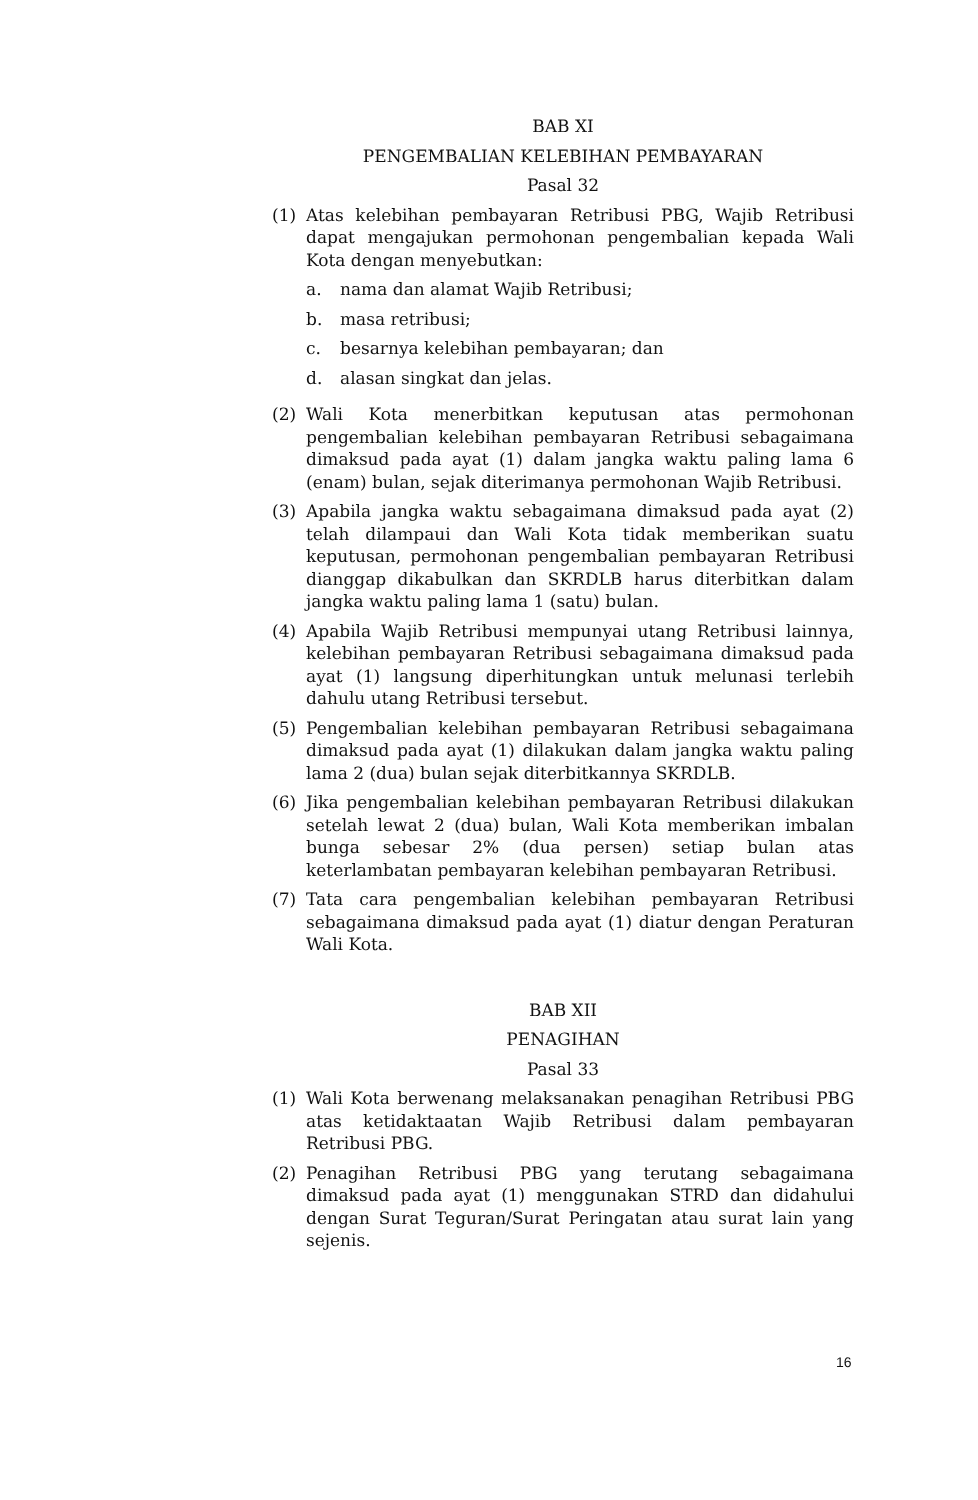BAB XI
PENGEMBALIAN KELEBIHAN PEMBAYARAN
Pasal 32
(1) Atas kelebihan pembayaran Retribusi PBG, Wajib Retribusi dapat mengajukan permohonan pengembalian kepada Wali Kota dengan menyebutkan:
a. nama dan alamat Wajib Retribusi;
b. masa retribusi;
c. besarnya kelebihan pembayaran; dan
d. alasan singkat dan jelas.
(2) Wali Kota menerbitkan keputusan atas permohonan pengembalian kelebihan pembayaran Retribusi sebagaimana dimaksud pada ayat (1) dalam jangka waktu paling lama 6 (enam) bulan, sejak diterimanya permohonan Wajib Retribusi.
(3) Apabila jangka waktu sebagaimana dimaksud pada ayat (2) telah dilampaui dan Wali Kota tidak memberikan suatu keputusan, permohonan pengembalian pembayaran Retribusi dianggap dikabulkan dan SKRDLB harus diterbitkan dalam jangka waktu paling lama 1 (satu) bulan.
(4) Apabila Wajib Retribusi mempunyai utang Retribusi lainnya, kelebihan pembayaran Retribusi sebagaimana dimaksud pada ayat (1) langsung diperhitungkan untuk melunasi terlebih dahulu utang Retribusi tersebut.
(5) Pengembalian kelebihan pembayaran Retribusi sebagaimana dimaksud pada ayat (1) dilakukan dalam jangka waktu paling lama 2 (dua) bulan sejak diterbitkannya SKRDLB.
(6) Jika pengembalian kelebihan pembayaran Retribusi dilakukan setelah lewat 2 (dua) bulan, Wali Kota memberikan imbalan bunga sebesar 2% (dua persen) setiap bulan atas keterlambatan pembayaran kelebihan pembayaran Retribusi.
(7) Tata cara pengembalian kelebihan pembayaran Retribusi sebagaimana dimaksud pada ayat (1) diatur dengan Peraturan Wali Kota.
BAB XII
PENAGIHAN
Pasal 33
(1) Wali Kota berwenang melaksanakan penagihan Retribusi PBG atas ketidaktaatan Wajib Retribusi dalam pembayaran Retribusi PBG.
(2) Penagihan Retribusi PBG yang terutang sebagaimana dimaksud pada ayat (1) menggunakan STRD dan didahului dengan Surat Teguran/Surat Peringatan atau surat lain yang sejenis.
16